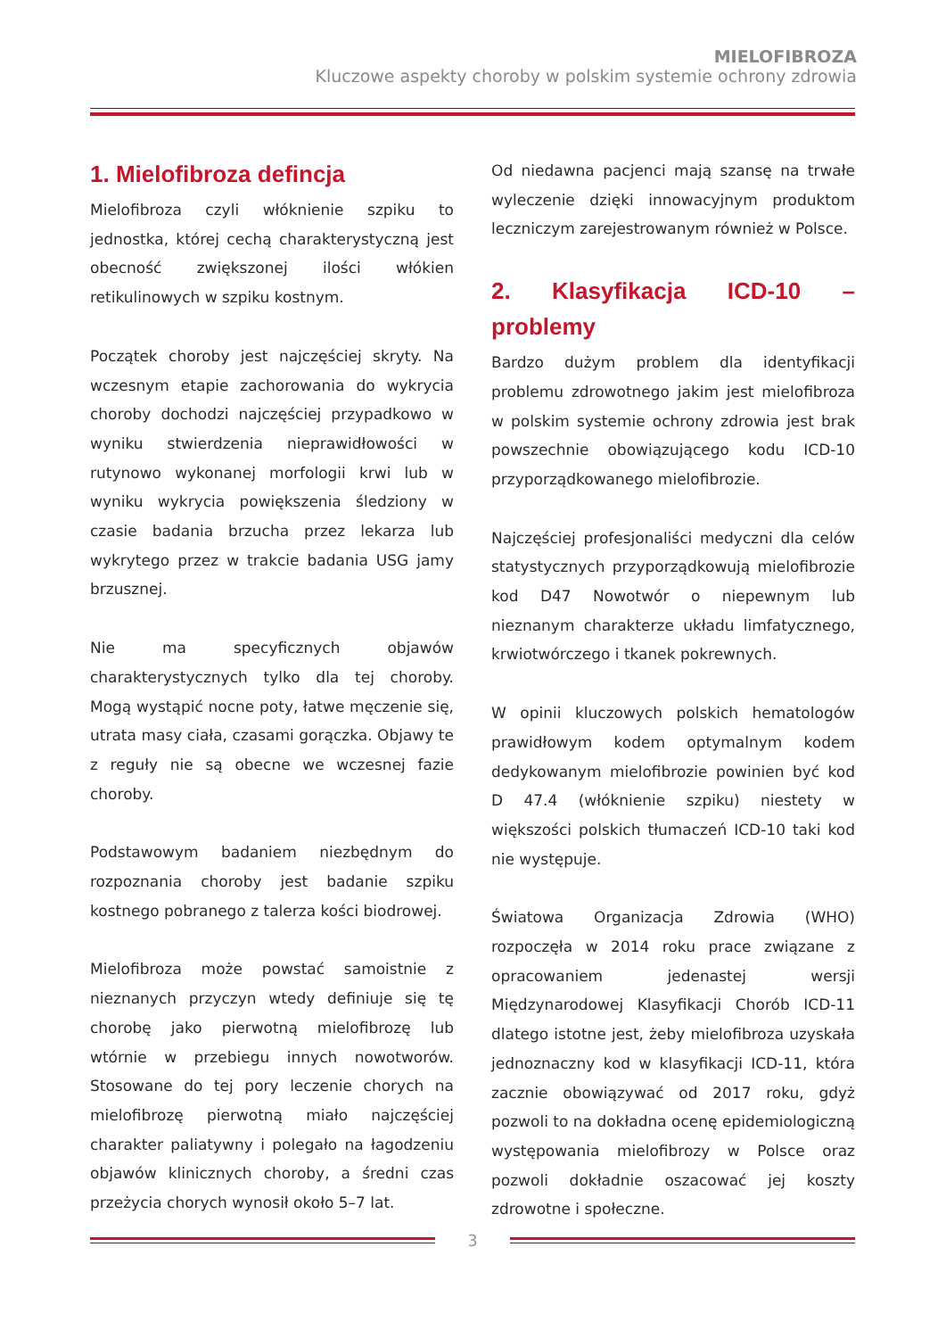MIELOFIBROZA
Kluczowe aspekty choroby w polskim systemie ochrony zdrowia
1. Mielofibroza defincja
Mielofibroza czyli włóknienie szpiku to jednostka, której cechą charakterystyczną jest obecność zwiększonej ilości włókien retikulinowych w szpiku kostnym.
Początek choroby jest najczęściej skryty. Na wczesnym etapie zachorowania do wykrycia choroby dochodzi najczęściej przypadkowo w wyniku stwierdzenia nieprawidłowości w rutynowo wykonanej morfologii krwi lub w wyniku wykrycia powiększenia śledziony w czasie badania brzucha przez lekarza lub wykrytego przez w trakcie badania USG jamy brzusznej.
Nie ma specyficznych objawów charakterystycznych tylko dla tej choroby. Mogą wystąpić nocne poty, łatwe męczenie się, utrata masy ciała, czasami gorączka. Objawy te z reguły nie są obecne we wczesnej fazie choroby.
Podstawowym badaniem niezbędnym do rozpoznania choroby jest badanie szpiku kostnego pobranego z talerza kości biodrowej.
Mielofibroza może powstać samoistnie z nieznanych przyczyn wtedy definiuje się tę chorobę jako pierwotną mielofibrozę lub wtórnie w przebiegu innych nowotworów. Stosowane do tej pory leczenie chorych na mielofibrozę pierwotną miało najczęściej charakter paliatywny i polegało na łagodzeniu objawów klinicznych choroby, a średni czas przeżycia chorych wynosił około 5–7 lat.
Od niedawna pacjenci mają szansę na trwałe wyleczenie dzięki innowacyjnym produktom leczniczym zarejestrowanym również w Polsce.
2. Klasyfikacja ICD-10 – problemy
Bardzo dużym problem dla identyfikacji problemu zdrowotnego jakim jest mielofibroza w polskim systemie ochrony zdrowia jest brak powszechnie obowiązującego kodu ICD-10 przyporządkowanego mielofibrozie.
Najczęściej profesjonaliści medyczni dla celów statystycznych przyporządkowują mielofibrozie kod D47 Nowotwór o niepewnym lub nieznanym charakterze układu limfatycznego, krwiotwórczego i tkanek pokrewnych.
W opinii kluczowych polskich hematologów prawidłowym kodem optymalnym kodem dedykowanym mielofibrozie powinien być kod D 47.4 (włóknienie szpiku) niestety w większości polskich tłumaczeń ICD-10 taki kod nie występuje.
Światowa Organizacja Zdrowia (WHO) rozpoczęła w 2014 roku prace związane z opracowaniem jedenastej wersji Międzynarodowej Klasyfikacji Chorób ICD-11 dlatego istotne jest, żeby mielofibroza uzyskała jednoznaczny kod w klasyfikacji ICD-11, która zacznie obowiązywać od 2017 roku, gdyż pozwoli to na dokładna ocenę epidemiologiczną występowania mielofibrozy w Polsce oraz pozwoli dokładnie oszacować jej koszty zdrowotne i społeczne.
3